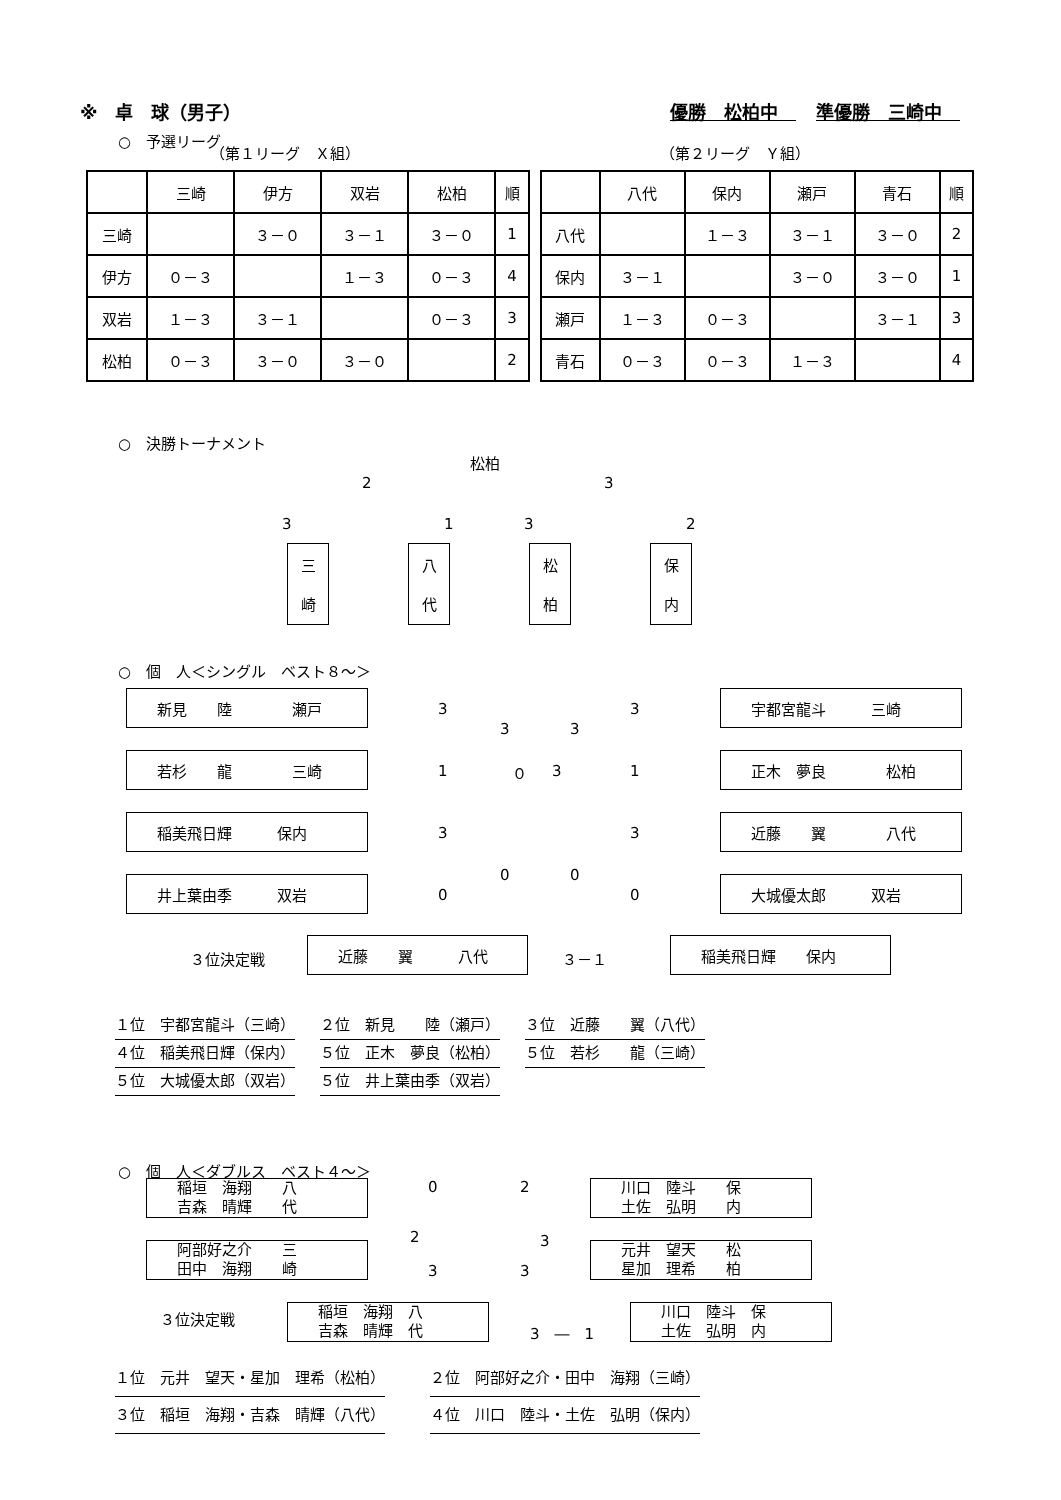※　卓　球（男子） 優勝　松柏中　準優勝　三崎中　
○　予選リーグ
（第１リーグ　Ｘ組） （第２リーグ　Ｙ組）
| | 三崎 | 伊方 | 双岩 | 松柏 | 順 |
| 三崎 | | ３－０ | ３－１ | ３－０ | 1 |
| 伊方 | ０－３ | | １－３ | ０－３ | 4 |
| 双岩 | １－３ | ３－１ | | ０－３ | 3 |
| 松柏 | ０－３ | ３－０ | ３－０ | | 2 |
| | 八代 | 保内 | 瀬戸 | 青石 | 順 |
| 八代 | | １－３ | ３－１ | ３－０ | 2 |
| 保内 | ３－１ | | ３－０ | ３－０ | 1 |
| 瀬戸 | １－３ | ０－３ | | ３－１ | 3 |
| 青石 | ０－３ | ０－３ | １－３ | | 4 |
○　決勝トーナメント
松柏
2 3
3 1 3 2
三
崎
八
代
松
柏
保
内
○　個　人＜シングル　ベスト８～＞
新見　　陸　　　　瀬戸
3
宇都宮龍斗　　　三崎
3
3 3
若杉　　龍　　　　三崎
1 ０ 3
正木　夢良　　　　松柏
1
稲美飛日輝　　　保内
3
近藤　　翼　　　　八代
3
0 0
井上葉由季　　　双岩
0
大城優太郎　　　双岩
0
３位決定戦
近藤　　翼　　　八代
３－１
稲美飛日輝　　保内
１位　宇都宮龍斗（三崎） ２位　新見　　陸（瀬戸） ３位　近藤　　翼（八代）
４位　稲美飛日輝（保内） ５位　正木　夢良（松柏） ５位　若杉　　龍（三崎）
５位　大城優太郎（双岩） ５位　井上葉由季（双岩）
○　個　人＜ダブルス　ベスト４～＞
稲垣　海翔　　八
吉森　晴輝　　代
0 2
川口　陸斗　　保
土佐　弘明　　内
2 3
阿部好之介　　三
田中　海翔　　崎
3 3
元井　望天　　松
星加　理希　　柏
３位決定戦
稲垣　海翔　八
吉森　晴輝　代
3　―　1
川口　陸斗　保
土佐　弘明　内
１位　元井　望天・星加　理希（松柏） ２位　阿部好之介・田中　海翔（三崎）
３位　稲垣　海翔・吉森　晴輝（八代） ４位　川口　陸斗・土佐　弘明（保内）